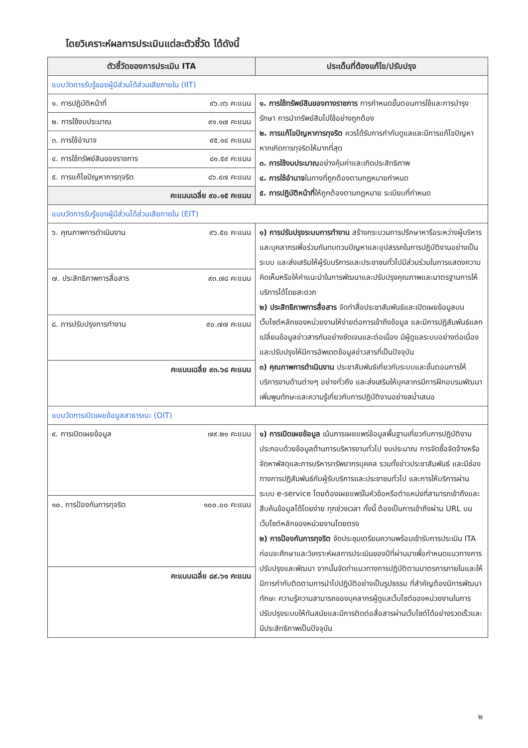โดยวิเคราะห์ผลการประเมินแต่ละตัวชี้วัด ได้ดังนี้
| ตัวชี้วัดของการประเมิน ITA | ประเด็นที่ต้องแก้ไข/ปรับปรุง |
| --- | --- |
| แบบวัดการรับรู้ของผู้มีส่วนได้ส่วนเสียภายใน (IIT) | |
| ๑. การปฏิบัติหน้าที่ ๙๖.๓๖ คะแนน | ๑. การใช้ทรัพย์สินของทางราชการ การกำหนดขั้นตอนการใช้และการบำรุงรักษา การนำทรัพย์สินไปใช้อย่างถูกต้อง ๒. การแก้ไขปัญหาการทุจริต ควรได้รับการกำกับดูแลและมีการแก้ไขปัญหาหากเกิดการทุจริตให้มากที่สุด ๓. การใช้งบประมาณ อย่างคุ้มค่าและเกิดประสิทธิภาพ ๔. การใช้อำนาจ ในทางที่ถูกต้องตามกฎหมายกำหนด ๕. การปฏิบัติหน้าที่ ให้ถูกต้องตามกฎหมาย ระเบียบที่กำหนด |
| ๒. การใช้งบประมาณ ๙๑.๑๗ คะแนน | |
| ๓. การใช้อำนาจ ๙๕.๑๔ คะแนน | |
| ๔. การใช้ทรัพย์สินของราชการ ๘๑.๕๙ คะแนน | |
| ๕. การแก้ไขปัญหาการทุจริต ๘๖.๔๗ คะแนน | |
| คะแนนเฉลี่ย ๙๐.๑๕ คะแนน | |
| แบบวัดการรับรู้ของผู้มีส่วนได้ส่วนเสียภายใน (EIT) | |
| ๖. คุณภาพการดำเนินงาน ๙๖.๕๐ คะแนน | ๑) การปรับปรุงระบบการทำงาน สร้างกระบวนการปรึกษาหารือระหว่างผู้บริหารและบุคลากรเพื่อร่วมกันทบทวนปัญหาและอุปสรรคในการปฏิบัติงานอย่างเป็นระบบ และส่งเสริมให้ผู้รับบริการและประชาชนทั่วไปมีส่วนร่วมในการแสดงความคิดเห็นหรือให้คำแนะนำในการพัฒนาและปรับปรุงคุณภาพและมาตรฐานการให้บริการได้โดยสะดวก ๒) ประสิทธิภาพการสื่อสาร จัดทำสื่อประชาสัมพันธ์และเปิดเผยข้อมูลบนเว็บไซต์หลักของหน่วยงานให้ง่ายต่อการเข้าถึงข้อมูล และมีการปฏิสัมพันธ์แลกเปลี่ยนข้อมูลข่าวสารกันอย่างชัดเจนและต่อเนื่อง มีผู้ดูแลระบบอย่างต่อเนื่อง และปรับปรุงให้มีการอัพเดตข้อมูลข่าวสารที่เป็นปัจจุบัน ๓) คุณภาพการดำเนินงาน ประชาสัมพันธ์เกี่ยวกับระบบและขั้นตอนการให้บริการงานด้านต่างๆ อย่างทั่วถึง และส่งเสริมให้บุคลากรมีการฝึกอบรมพัฒนาเพิ่มพูนทักษะและความรู้เกี่ยวกับการปฏิบัติงานอย่างสม่ำเสมอ |
| ๗. ประสิทธิภาพการสื่อสาร ๙๓.๗๘ คะแนน | |
| ๘. การปรับปรุงการทำงาน ๙๐.๗๗ คะแนน | |
| คะแนนเฉลี่ย ๙๓.๖๘ คะแนน | |
| แบบวัดการเปิดเผยข้อมูลสาธารณะ (OIT) | |
| ๙. การเปิดเผยข้อมูล ๗๙.๒๑ คะแนน | ๑) การเปิดเผยข้อมูล เน้นการเผยแพร่ข้อมูลพื้นฐานเกี่ยวกับการปฏิบัติงาน ประกอบด้วยข้อมูลด้านการบริหารงานทั่วไป งบประมาณ การจัดซื้อจัดจ้างหรือจัดหาพัสดุและการบริหารทรัพยากรบุคคล รวมทั้งข่าวประชาสัมพันธ์ และมีช่องทางการปฏิสัมพันธ์กับผู้รับบริการและประชาชนทั่วไป และการให้บริการผ่านระบบ e-service โดยต้องเผยแพร่ในหัวข้อหรือตำแหน่งที่สามารถเข้าถึงและสืบค้นข้อมูลได้โดยง่าย ทุกช่วงเวลา ทั้งนี้ ต้องเป็นการเข้าถึงผ่าน URL บนเว็บไซต์หลักของหน่วยงานโดยตรง ๒) การป้องกันการทุจริต จัดประชุมเตรียมความพร้อมเข้ารับการประเมิน ITA ก่อนจะศึกษาและวิเคราะห์ผลการประเมินของปีที่ผ่านมาเพื่อกำหนดแนวทางการปรับปรุงและพัฒนา จากนั้นจัดทำแนวทางการปฏิบัติตามมาตรการภายในและให้มีการกำกับติดตามการนำไปปฏิบัติอย่างเป็นรูปธรรม ที่สำคัญต้องมีการพัฒนาทักษะ ความรู้ความสามารถของบุคลากรผู้ดูแลเว็บไซต์ของหน่วยงานในการปรับปรุงระบบให้ทันสมัยและมีการติดต่อสื่อสารผ่านเว็บไซต์ได้อย่างรวดเร็วและมีประสิทธิภาพเป็นปัจจุบัน |
| ๑๐. การป้องกันการทุจริต ๑๐๐.๐๐ คะแนน | |
| คะแนนเฉลี่ย ๘๙.๖๑ คะแนน | |
๒